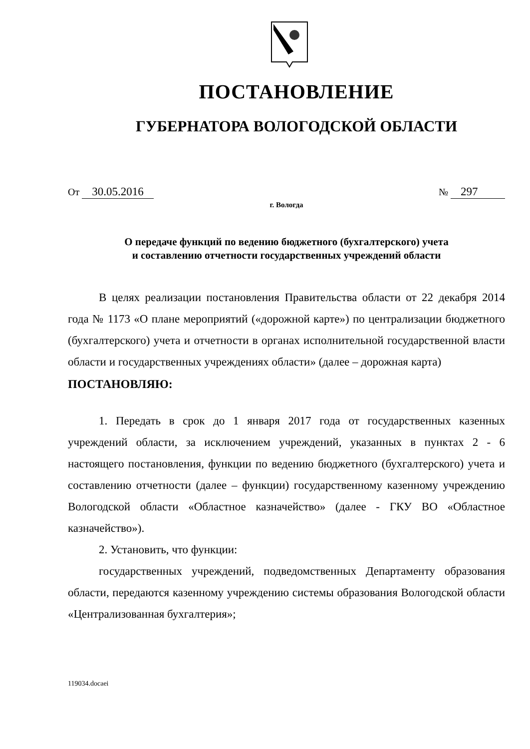ПОСТАНОВЛЕНИЕ
ГУБЕРНАТОРА ВОЛОГОДСКОЙ ОБЛАСТИ
От 30.05.2016 № 297
г. Вологда
О передаче функций по ведению бюджетного (бухгалтерского) учета
и составлению отчетности государственных учреждений области
В целях реализации постановления Правительства области от 22 декабря 2014 года № 1173 «О плане мероприятий («дорожной карте») по централизации бюджетного (бухгалтерского) учета и отчетности в органах исполнительной государственной власти области и государственных учреждениях области» (далее – дорожная карта)
ПОСТАНОВЛЯЮ:
1. Передать в срок до 1 января 2017 года от государственных казенных учреждений области, за исключением учреждений, указанных в пунктах 2 - 6 настоящего постановления, функции по ведению бюджетного (бухгалтерского) учета и составлению отчетности (далее – функции) государственному казенному учреждению Вологодской области «Областное казначейство» (далее - ГКУ ВО «Областное казначейство»).
2. Установить, что функции:
государственных учреждений, подведомственных Департаменту образования области, передаются казенному учреждению системы образования Вологодской области «Централизованная бухгалтерия»;
119034.docaei